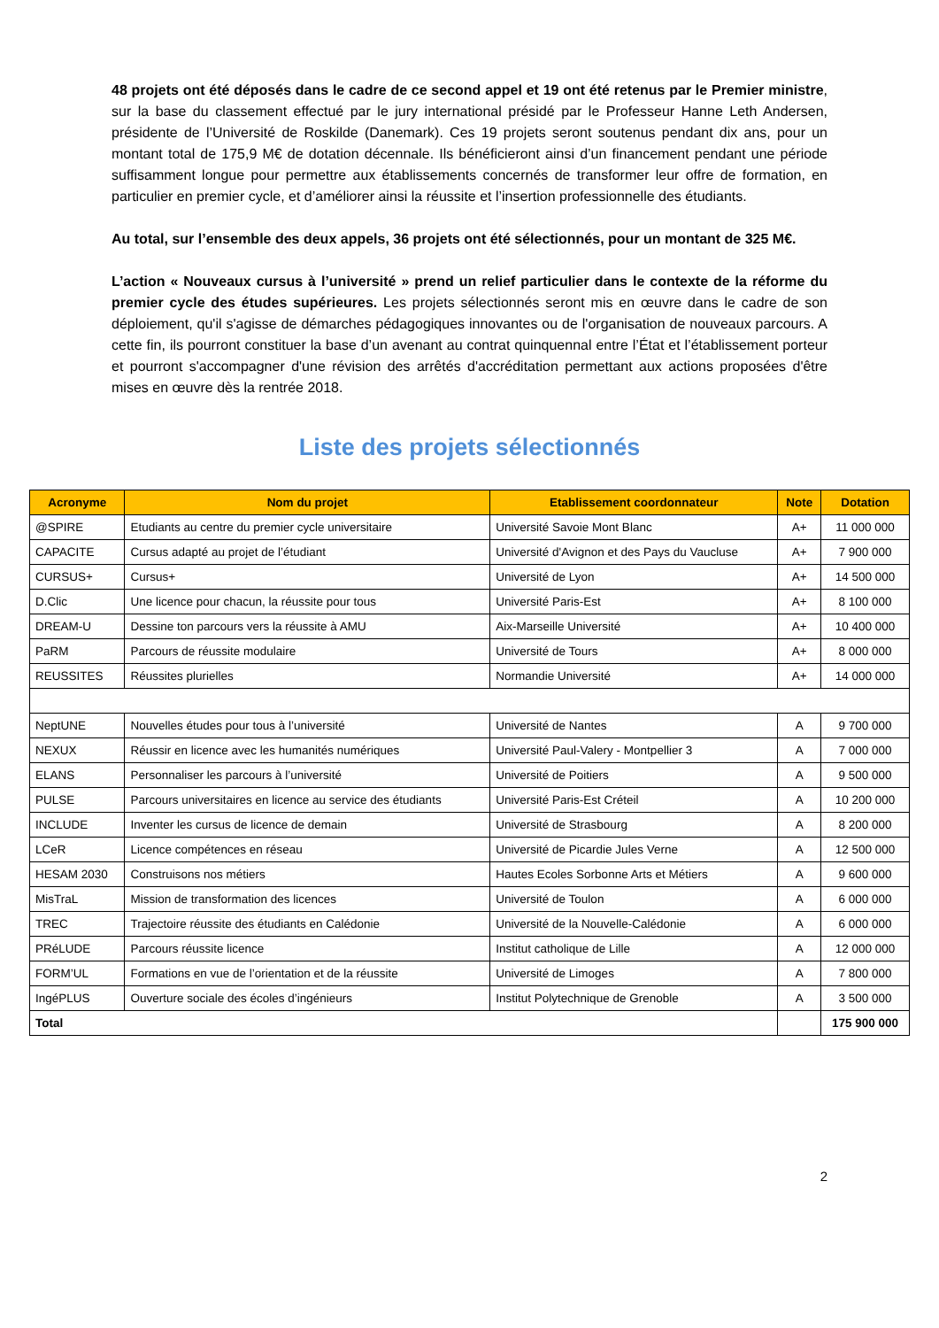48 projets ont été déposés dans le cadre de ce second appel et 19 ont été retenus par le Premier ministre, sur la base du classement effectué par le jury international présidé par le Professeur Hanne Leth Andersen, présidente de l’Université de Roskilde (Danemark). Ces 19 projets seront soutenus pendant dix ans, pour un montant total de 175,9 M€ de dotation décennale. Ils bénéficieront ainsi d’un financement pendant une période suffisamment longue pour permettre aux établissements concernés de transformer leur offre de formation, en particulier en premier cycle, et d’améliorer ainsi la réussite et l’insertion professionnelle des étudiants.
Au total, sur l’ensemble des deux appels, 36 projets ont été sélectionnés, pour un montant de 325 M€.
L’action « Nouveaux cursus à l’université » prend un relief particulier dans le contexte de la réforme du premier cycle des études supérieures. Les projets sélectionnés seront mis en œuvre dans le cadre de son déploiement, qu'il s'agisse de démarches pédagogiques innovantes ou de l'organisation de nouveaux parcours. A cette fin, ils pourront constituer la base d’un avenant au contrat quinquennal entre l’État et l’établissement porteur et pourront s'accompagner d'une révision des arrêtés d'accréditation permettant aux actions proposées d'être mises en œuvre dès la rentrée 2018.
Liste des projets sélectionnés
| Acronyme | Nom du projet | Etablissement coordonnateur | Note | Dotation |
| --- | --- | --- | --- | --- |
| @SPIRE | Etudiants au centre du premier cycle universitaire | Université Savoie Mont Blanc | A+ | 11 000 000 |
| CAPACITE | Cursus adapté au projet de l’étudiant | Université d'Avignon et des Pays du Vaucluse | A+ | 7 900 000 |
| CURSUS+ | Cursus+ | Université de Lyon | A+ | 14 500 000 |
| D.Clic | Une licence pour chacun, la réussite pour tous | Université Paris-Est | A+ | 8 100 000 |
| DREAM-U | Dessine ton parcours vers la réussite à AMU | Aix-Marseille Université | A+ | 10 400 000 |
| PaRM | Parcours de réussite modulaire | Université de Tours | A+ | 8 000 000 |
| REUSSITES | Réussites plurielles | Normandie Université | A+ | 14 000 000 |
| NeptUNE | Nouvelles études pour tous à l’université | Université de Nantes | A | 9 700 000 |
| NEXUX | Réussir en licence avec les humanités numériques | Université Paul-Valery - Montpellier 3 | A | 7 000 000 |
| ELANS | Personnaliser les parcours à l’université | Université de Poitiers | A | 9 500 000 |
| PULSE | Parcours universitaires en licence au service des étudiants | Université Paris-Est Créteil | A | 10 200 000 |
| INCLUDE | Inventer les cursus de licence de demain | Université de Strasbourg | A | 8 200 000 |
| LCeR | Licence compétences en réseau | Université de Picardie Jules Verne | A | 12 500 000 |
| HESAM 2030 | Construisons nos métiers | Hautes Ecoles Sorbonne Arts et Métiers | A | 9 600 000 |
| MisTraL | Mission de transformation des licences | Université de Toulon | A | 6 000 000 |
| TREC | Trajectoire réussite des étudiants en Calédonie | Université de la Nouvelle-Calédonie | A | 6 000 000 |
| PRéLUDE | Parcours réussite licence | Institut catholique de Lille | A | 12 000 000 |
| FORM’UL | Formations en vue de l’orientation et de la réussite | Université de Limoges | A | 7 800 000 |
| IngéPLUS | Ouverture sociale des écoles d’ingénieurs | Institut Polytechnique de Grenoble | A | 3 500 000 |
| Total | | | | 175 900 000 |
2